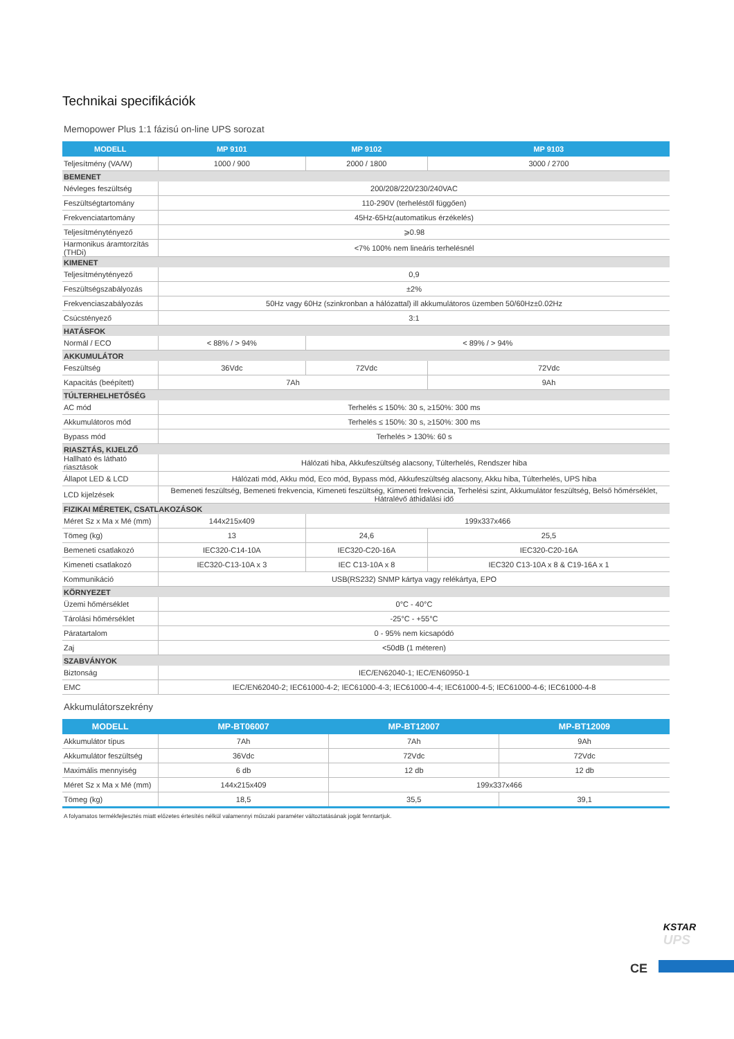Technikai specifikációk
Memopower Plus 1:1 fázisú on-line UPS sorozat
| MODELL | MP 9101 | MP 9102 | MP 9103 |
| --- | --- | --- | --- |
| Teljesítmény (VA/W) | 1000 / 900 | 2000 / 1800 | 3000 / 2700 |
| BEMENET | | | |
| Névleges feszültség | 200/208/220/230/240VAC | | |
| Feszültségtartomány | 110-290V (terheléstől függően) | | |
| Frekvenciatartomány | 45Hz-65Hz(automatikus érzékelés) | | |
| Teljesítménytényező | ⩾0.98 | | |
| Harmonikus áramtorzítás (THDi) | <7% 100% nem lineáris terhelésnél | | |
| KIMENET | | | |
| Teljesítménytényező | 0,9 | | |
| Feszültségszabályozás | ±2% | | |
| Frekvenciaszabályozás | 50Hz vagy 60Hz (szinkronban a hálózattal) ill akkumulátoros üzemben 50/60Hz±0.02Hz | | |
| Csúcstényező | 3:1 | | |
| HATÁSFOK | | | |
| Normál / ECO | < 88% / > 94% | < 89% / > 94% | |
| AKKUMULÁTOR | | | |
| Feszültség | 36Vdc | 72Vdc | 72Vdc |
| Kapacitás (beépített) | 7Ah | | 9Ah |
| TÚLTERHELHETŐSÉG | | | |
| AC mód | Terhelés ≤ 150%: 30 s, ≥150%: 300 ms | | |
| Akkumulátoros mód | Terhelés ≤ 150%: 30 s, ≥150%: 300 ms | | |
| Bypass mód | Terhelés > 130%: 60 s | | |
| RIASZTÁS, KIJELZŐ | | | |
| Hallható és látható riasztások | Hálózati hiba, Akkufeszültség alacsony, Túlterhelés, Rendszer hiba | | |
| Állapot LED & LCD | Hálózati mód, Akku mód, Eco mód, Bypass mód, Akkufeszültség alacsony, Akku hiba, Túlterhelés, UPS hiba | | |
| LCD kijelzések | Bemeneti feszültség, Bemeneti frekvencia, Kimeneti feszültség, Kimeneti frekvencia, Terhelési szint, Akkumulátor feszültség, Belső hőmérséklet, Hátralévő áthidalási idő | | |
| FIZIKAI MÉRETEK, CSATLAKOZÁSOK | | | |
| Méret Sz x Ma x Mé (mm) | 144x215x409 | 199x337x466 | |
| Tömeg (kg) | 13 | 24,6 | 25,5 |
| Bemeneti csatlakozó | IEC320-C14-10A | IEC320-C20-16A | IEC320-C20-16A |
| Kimeneti csatlakozó | IEC320-C13-10A x 3 | IEC C13-10A x 8 | IEC320 C13-10A x 8 & C19-16A x 1 |
| Kommunikáció | USB(RS232) SNMP kártya vagy relékártya, EPO | | |
| KÖRNYEZET | | | |
| Üzemi hőmérséklet | 0°C - 40°C | | |
| Tárolási hőmérséklet | -25°C - +55°C | | |
| Páratartalom | 0 - 95% nem kicsapódó | | |
| Zaj | <50dB (1 méteren) | | |
| SZABVÁNYOK | | | |
| Biztonság | IEC/EN62040-1; IEC/EN60950-1 | | |
| EMC | IEC/EN62040-2; IEC61000-4-2; IEC61000-4-3; IEC61000-4-4; IEC61000-4-5; IEC61000-4-6; IEC61000-4-8 | | |
Akkumulátorszekrény
| MODELL | MP-BT06007 | MP-BT12007 | MP-BT12009 |
| --- | --- | --- | --- |
| Akkumulátor típus | 7Ah | 7Ah | 9Ah |
| Akkumulátor feszültség | 36Vdc | 72Vdc | 72Vdc |
| Maximális mennyiség | 6 db | 12 db | 12 db |
| Méret Sz x Ma x Mé (mm) | 144x215x409 | 199x337x466 | |
| Tömeg (kg) | 18,5 | 35,5 | 39,1 |
A folyamatos termékfejlesztés miatt előzetes értesítés nélkül valamennyi műszaki paraméter változtatásának jogát fenntartjuk.
KSTAR
UPS
CE